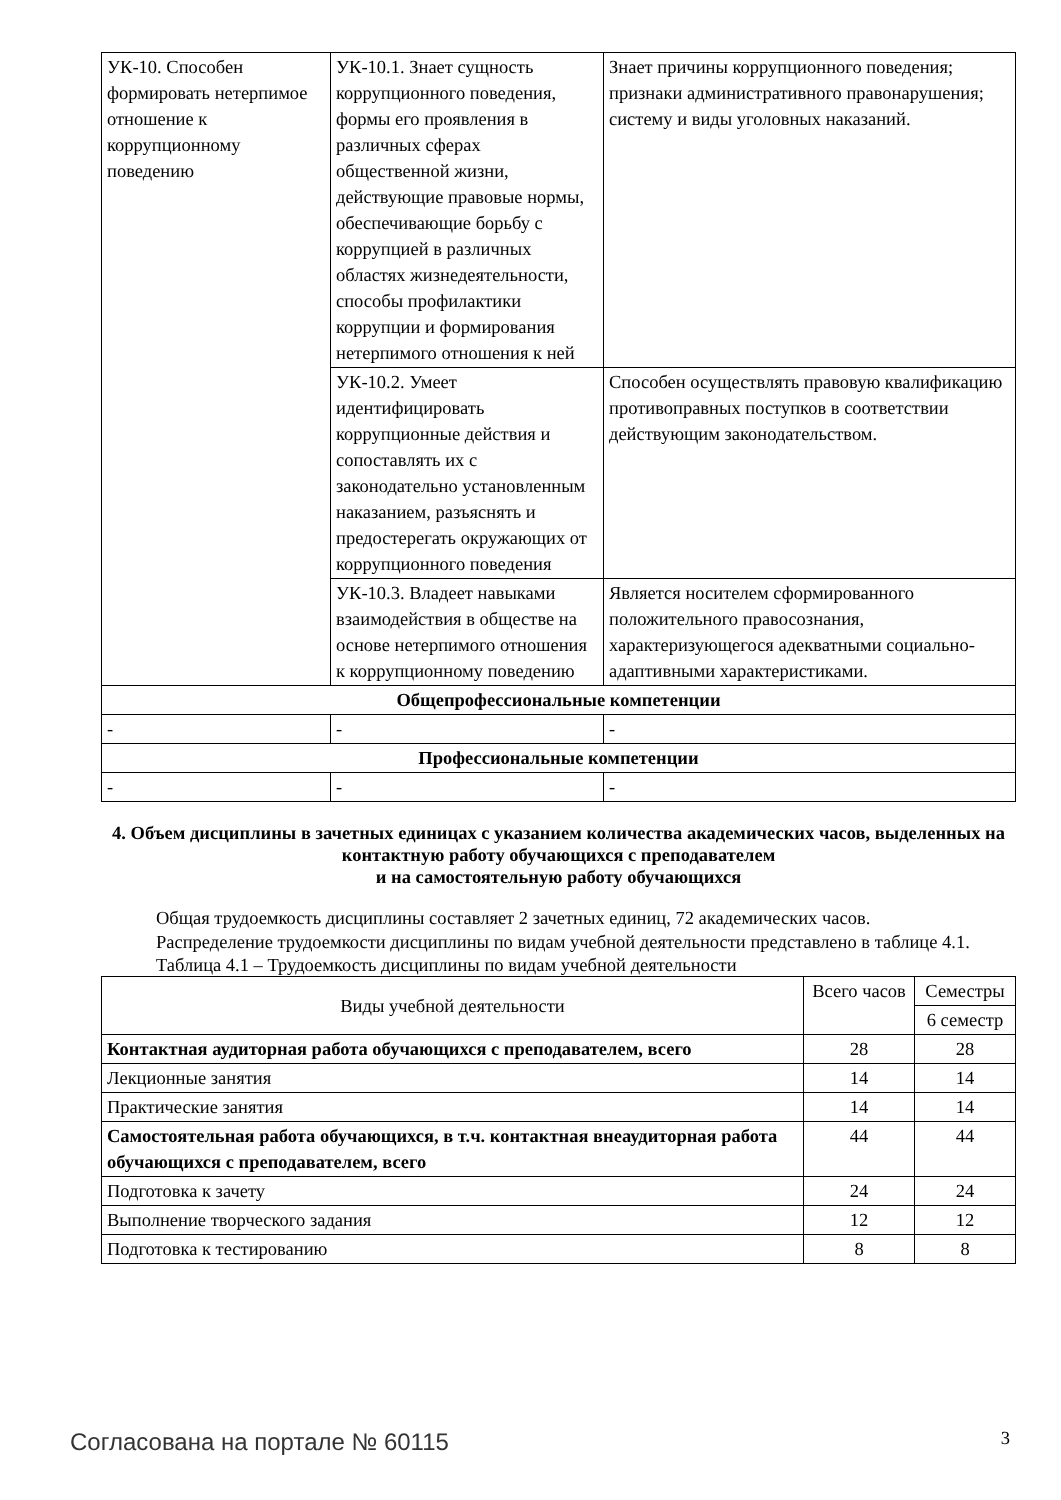| УК-10. Способен формировать нетерпимое отношение к коррупционному поведению | УК-10.1. Знает сущность коррупционного поведения, формы его проявления в различных сферах общественной жизни, действующие правовые нормы, обеспечивающие борьбу с коррупцией в различных областях жизнедеятельности, способы профилактики коррупции и формирования нетерпимого отношения к ней | Знает причины коррупционного поведения; признаки административного правонарушения; систему и виды уголовных наказаний. |
| | УК-10.2. Умеет идентифицировать коррупционные действия и сопоставлять их с законодательно установленным наказанием, разъяснять и предостерегать окружающих от коррупционного поведения | Способен осуществлять правовую квалификацию противоправных поступков в соответствии действующим законодательством. |
| | УК-10.3. Владеет навыками взаимодействия в обществе на основе нетерпимого отношения к коррупционному поведению | Является носителем сформированного положительного правосознания, характеризующегося адекватными социально-адаптивными характеристиками. |
| Общепрофессиональные компетенции | | |
| - | - | - |
| Профессиональные компетенции | | |
| - | - | - |
4. Объем дисциплины в зачетных единицах с указанием количества академических часов, выделенных на контактную работу обучающихся с преподавателем
и на самостоятельную работу обучающихся
Общая трудоемкость дисциплины составляет 2 зачетных единиц, 72 академических часов.
Распределение трудоемкости дисциплины по видам учебной деятельности представлено в таблице 4.1.
Таблица 4.1 – Трудоемкость дисциплины по видам учебной деятельности
| Виды учебной деятельности | Всего часов | Семестры |
| --- | --- | --- |
| | | 6 семестр |
| Контактная аудиторная работа обучающихся с преподавателем, всего | 28 | 28 |
| Лекционные занятия | 14 | 14 |
| Практические занятия | 14 | 14 |
| Самостоятельная работа обучающихся, в т.ч. контактная внеаудиторная работа обучающихся с преподавателем, всего | 44 | 44 |
| Подготовка к зачету | 24 | 24 |
| Выполнение творческого задания | 12 | 12 |
| Подготовка к тестированию | 8 | 8 |
Согласована на портале № 60115 3